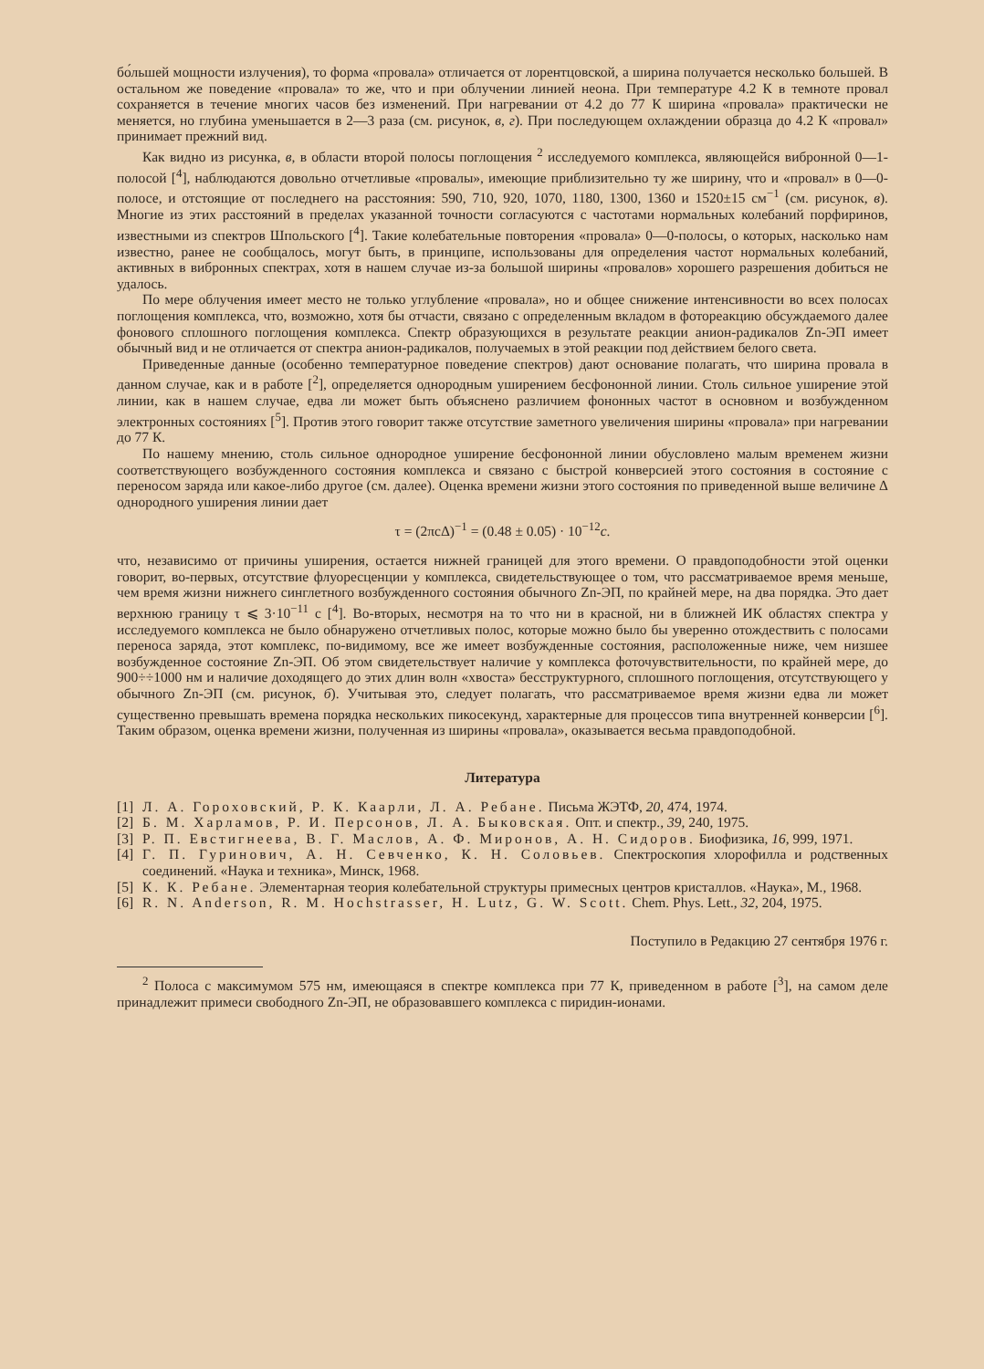бо́льшей мощности излучения), то форма «провала» отличается от лорентцовской, а ширина получается несколько большей. В остальном же поведение «провала» то же, что и при облучении линией неона. При температуре 4.2 К в темноте провал сохраняется в течение многих часов без изменений. При нагревании от 4.2 до 77 К ширина «провала» практически не меняется, но глубина уменьшается в 2—3 раза (см. рисунок, в, г). При последующем охлаждении образца до 4.2 К «провал» принимает прежний вид.
Как видно из рисунка, в, в области второй полосы поглощения <sup>2</sup> исследуемого комплекса, являющейся вибронной 0—1-полосой [<sup>4</sup>], наблюдаются довольно отчетливые «провалы», имеющие приблизительно ту же ширину, что и «провал» в 0—0-полосе, и отстоящие от последнего на расстояния: 590, 710, 920, 1070, 1180, 1300, 1360 и 1520±15 см<sup>−1</sup> (см. рисунок, в). Многие из этих расстояний в пределах указанной точности согласуются с частотами нормальных колебаний порфиринов, известными из спектров Шпольского [<sup>4</sup>]. Такие колебательные повторения «провала» 0—0-полосы, о которых, насколько нам известно, ранее не сообщалось, могут быть, в принципе, использованы для определения частот нормальных колебаний, активных в вибронных спектрах, хотя в нашем случае из-за большой ширины «провалов» хорошего разрешения добиться не удалось.
По мере облучения имеет место не только углубление «провала», но и общее снижение интенсивности во всех полосах поглощения комплекса, что, возможно, хотя бы отчасти, связано с определенным вкладом в фотореакцию обсуждаемого далее фонового сплошного поглощения комплекса. Спектр образующихся в результате реакции анион-радикалов Zn-ЭП имеет обычный вид и не отличается от спектра анион-радикалов, получаемых в этой реакции под действием белого света.
Приведенные данные (особенно температурное поведение спектров) дают основание полагать, что ширина провала в данном случае, как и в работе [<sup>2</sup>], определяется однородным уширением бесфононной линии. Столь сильное уширение этой линии, как в нашем случае, едва ли может быть объяснено различием фононных частот в основном и возбужденном электронных состояниях [<sup>5</sup>]. Против этого говорит также отсутствие заметного увеличения ширины «провала» при нагревании до 77 К.
По нашему мнению, столь сильное однородное уширение бесфононной линии обусловлено малым временем жизни соответствующего возбужденного состояния комплекса и связано с быстрой конверсией этого состояния в состояние с переносом заряда или какое-либо другое (см. далее). Оценка времени жизни этого состояния по приведенной выше величине Δ однородного уширения линии дает
τ = (2πcΔ)<sup>−1</sup> = (0.48 ± 0.05) · 10<sup>−12</sup>c.
что, независимо от причины уширения, остается нижней границей для этого времени. О правдоподобности этой оценки говорит, во-первых, отсутствие флуоресценции у комплекса, свидетельствующее о том, что рассматриваемое время меньше, чем время жизни нижнего синглетного возбужденного состояния обычного Zn-ЭП, по крайней мере, на два порядка. Это дает верхнюю границу τ ⩽ 3·10<sup>−11</sup> с [<sup>4</sup>]. Во-вторых, несмотря на то что ни в красной, ни в ближней ИК областях спектра у исследуемого комплекса не было обнаружено отчетливых полос, которые можно было бы уверенно отождествить с полосами переноса заряда, этот комплекс, по-видимому, все же имеет возбужденные состояния, расположенные ниже, чем низшее возбужденное состояние Zn-ЭП. Об этом свидетельствует наличие у комплекса фоточувствительности, по крайней мере, до 900÷÷1000 нм и наличие доходящего до этих длин волн «хвоста» бесструктурного, сплошного поглощения, отсутствующего у обычного Zn-ЭП (см. рисунок, б). Учитывая это, следует полагать, что рассматриваемое время жизни едва ли может существенно превышать времена порядка нескольких пикосекунд, характерные для процессов типа внутренней конверсии [<sup>6</sup>]. Таким образом, оценка времени жизни, полученная из ширины «провала», оказывается весьма правдоподобной.
Литература
[1] Л. А. Гороховский, Р. К. Каарли, Л. А. Ребане. Письма ЖЭТФ, 20, 474, 1974.
[2] Б. М. Харламов, Р. И. Персонов, Л. А. Быковская. Опт. и спектр., 39, 240, 1975.
[3] Р. П. Евстигнеева, В. Г. Маслов, А. Ф. Миронов, А. Н. Сидоров. Биофизика, 16, 999, 1971.
[4] Г. П. Гуринович, А. Н. Севченко, К. Н. Соловьев. Спектроскопия хлорофилла и родственных соединений. «Наука и техника», Минск, 1968.
[5] К. К. Ребане. Элементарная теория колебательной структуры примесных центров кристаллов. «Наука», М., 1968.
[6] R. N. Anderson, R. M. Hochstrasser, H. Lutz, G. W. Scott. Chem. Phys. Lett., 32, 204, 1975.
Поступило в Редакцию 27 сентября 1976 г.
<sup>2</sup> Полоса с максимумом 575 нм, имеющаяся в спектре комплекса при 77 К, приведенном в работе [<sup>3</sup>], на самом деле принадлежит примеси свободного Zn-ЭП, не образовавшего комплекса с пиридин-ионами.